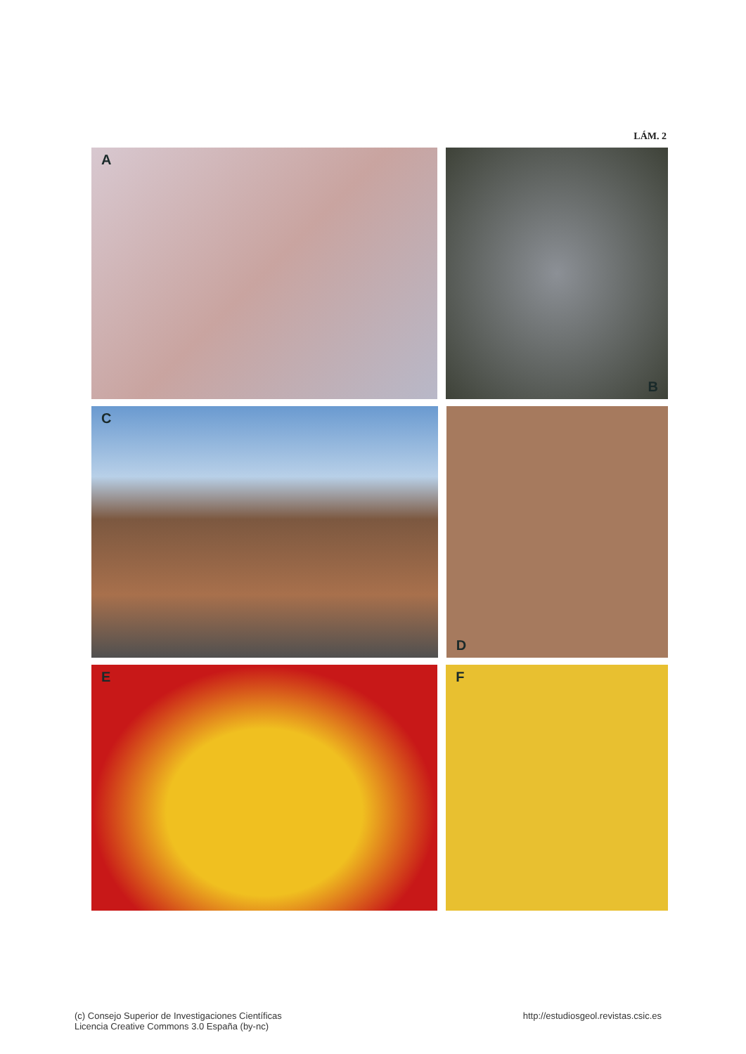LÁM. 2
A
B
C
D
E F
(c) Consejo Superior de Investigaciones Científicas
Licencia Creative Commons 3.0 España (by-nc)
http://estudiosgeol.revistas.csic.es